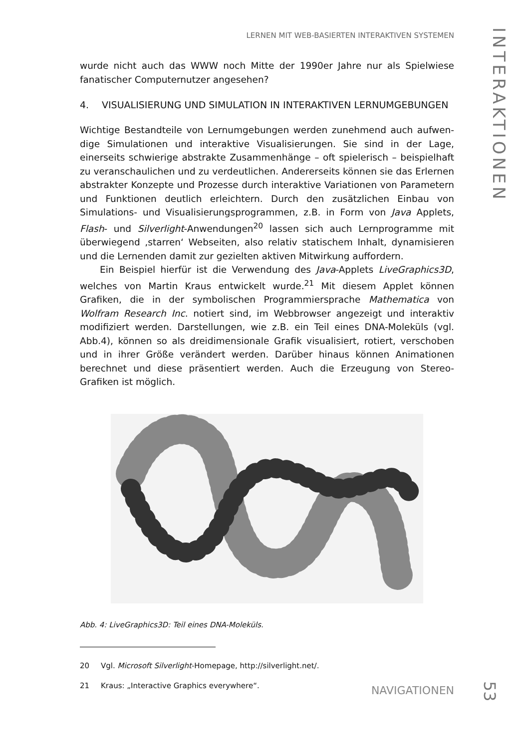LERNEN MIT WEB-BASIERTEN INTERAKTIVEN SYSTEMEN
INTERAKTIONEN
wurde nicht auch das WWW noch Mitte der 1990er Jahre nur als Spielwiese fana­tischer Computernutzer angesehen?
4. VISUALISIERUNG UND SIMULATION IN INTERAKTIVEN LERNUMGEBUNGEN
Wichtige Bestandteile von Lernumgebungen werden zunehmend auch aufwen­dige Simulationen und interaktive Visualisierungen. Sie sind in der Lage, einerseits schwierige abstrakte Zusammenhänge – oft spielerisch – beispielhaft zu veran­schaulichen und zu verdeutlichen. Andererseits können sie das Erlernen abstrak­ter Konzepte und Prozesse durch interaktive Variationen von Parametern und Funktionen deutlich erleichtern. Durch den zusätzlichen Einbau von Simulations- und Visualisierungsprogrammen, z.B. in Form von Java Applets, Flash- und Silver­light-Anwendungen<sup>20</sup> lassen sich auch Lernprogramme mit überwiegend ‚starren‘ Webseiten, also relativ statischem Inhalt, dynamisieren und die Lernenden damit zur gezielten aktiven Mitwirkung auffordern.
Ein Beispiel hierfür ist die Verwendung des Java-Applets LiveGraphics3D, wel­ches von Martin Kraus entwickelt wurde.<sup>21</sup> Mit diesem Applet können Grafiken, die in der symbolischen Programmiersprache Mathematica von Wolfram Research Inc. notiert sind, im Webbrowser angezeigt und interaktiv modifiziert werden. Darstellungen, wie z.B. ein Teil eines DNA-Moleküls (vgl. Abb.4), können so als dreidimensionale Grafik visualisiert, rotiert, verschoben und in ihrer Größe verän­dert werden. Darüber hinaus können Animationen berechnet und diese präsen­tiert werden. Auch die Erzeugung von Stereo-Grafiken ist möglich.
Abb. 4: LiveGraphics3D: Teil eines DNA-Moleküls.
20 Vgl. Microsoft Silverlight-Homepage, http://silverlight.net/.
21 Kraus: „Interactive Graphics everywhere“.
NAVIGATIONEN
53